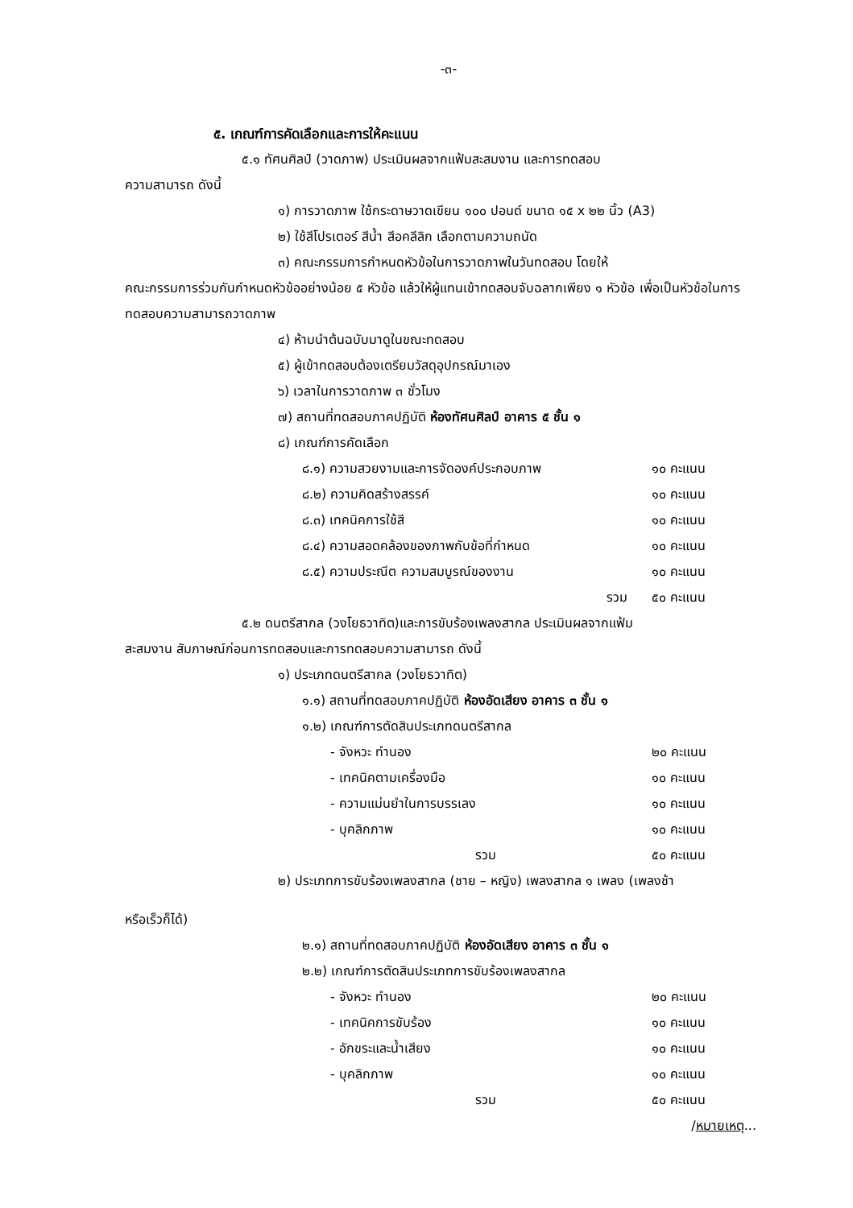-๓-
๕. เกณฑ์การคัดเลือกและการให้คะแนน
๕.๑ ทัศนศิลป์ (วาดภาพ) ประเมินผลจากแฟ้มสะสมงาน และการทดสอบ
ความสามารถ ดังนี้
๑) การวาดภาพ ใช้กระดาษวาดเขียน ๑๐๐ ปอนด์ ขนาด ๑๕ x ๒๒ นิ้ว (A3)
๒) ใช้สีโปรเตอร์ สีน้ำ สีอคลีลิก เลือกตามความถนัด
๓) คณะกรรมการกำหนดหัวข้อในการวาดภาพในวันทดสอบ โดยให้
คณะกรรมการร่วมกันกำหนดหัวข้ออย่างน้อย ๕ หัวข้อ แล้วให้ผู้แทนเข้าทดสอบจับฉลากเพียง ๑ หัวข้อ เพื่อเป็นหัวข้อในการทดสอบความสามารถวาดภาพ
๔) ห้ามนำต้นฉบับมาดูในขณะทดสอบ
๕) ผู้เข้าทดสอบต้องเตรียมวัสดุอุปกรณ์มาเอง
๖) เวลาในการวาดภาพ ๓ ชั่วโมง
๗) สถานที่ทดสอบภาคปฏิบัติ ห้องทัศนศิลป์ อาคาร ๕ ชั้น ๑
๘) เกณฑ์การคัดเลือก
๘.๑) ความสวยงามและการจัดองค์ประกอบภาพ ๑๐ คะแนน
๘.๒) ความคิดสร้างสรรค์ ๑๐ คะแนน
๘.๓) เทคนิคการใช้สี ๑๐ คะแนน
๘.๔) ความสอดคล้องของภาพกับข้อที่กำหนด ๑๐ คะแนน
๘.๕) ความประณีต ความสมบูรณ์ของงาน ๑๐ คะแนน
รวม ๕๐ คะแนน
๕.๒ ดนตรีสากล (วงโยธวาทิต)และการขับร้องเพลงสากล ประเมินผลจากแฟ้ม
สะสมงาน สัมภาษณ์ก่อนการทดสอบและการทดสอบความสามารถ ดังนี้
๑) ประเภทดนตรีสากล (วงโยธวาทิต)
๑.๑) สถานที่ทดสอบภาคปฏิบัติ ห้องอัดเสียง อาคาร ๓ ชั้น ๑
๑.๒) เกณฑ์การตัดสินประเภทดนตรีสากล
- จังหวะ ทำนอง ๒๐ คะแนน
- เทคนิคตามเครื่องมือ ๑๐ คะแนน
- ความแม่นยำในการบรรเลง ๑๐ คะแนน
- บุคลิกภาพ ๑๐ คะแนน
รวม ๕๐ คะแนน
๒) ประเภทการขับร้องเพลงสากล (ชาย – หญิง) เพลงสากล ๑ เพลง (เพลงช้า
หรือเร็วก็ได้)
๒.๑) สถานที่ทดสอบภาคปฏิบัติ ห้องอัดเสียง อาคาร ๓ ชั้น ๑
๒.๒) เกณฑ์การตัดสินประเภทการขับร้องเพลงสากล
- จังหวะ ทำนอง ๒๐ คะแนน
- เทคนิคการขับร้อง ๑๐ คะแนน
- อักขระและน้ำเสียง ๑๐ คะแนน
- บุคลิกภาพ ๑๐ คะแนน
รวม ๕๐ คะแนน
/หมายเหตุ...